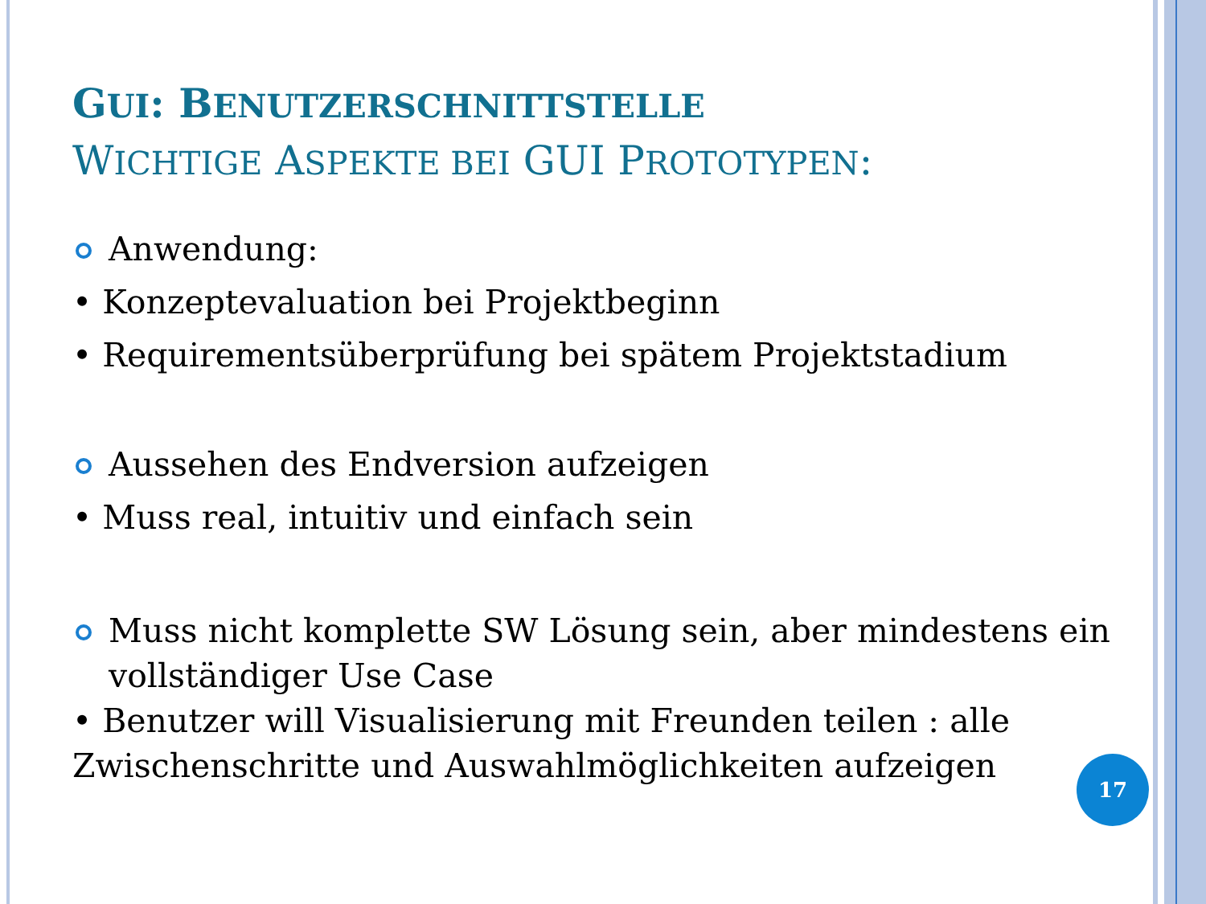GUI: BENUTZERSCHNITTSTELLE
WICHTIGE ASPEKTE BEI GUI PROTOTYPEN:
Anwendung:
• Konzeptevaluation bei Projektbeginn
• Requirementsüberprüfung bei spätem Projektstadium
Aussehen des Endversion aufzeigen
• Muss real, intuitiv und einfach sein
Muss nicht komplette SW Lösung sein, aber mindestens ein vollständiger Use Case
• Benutzer will Visualisierung mit Freunden teilen : alle Zwischenschritte und Auswahlmöglichkeiten aufzeigen
17